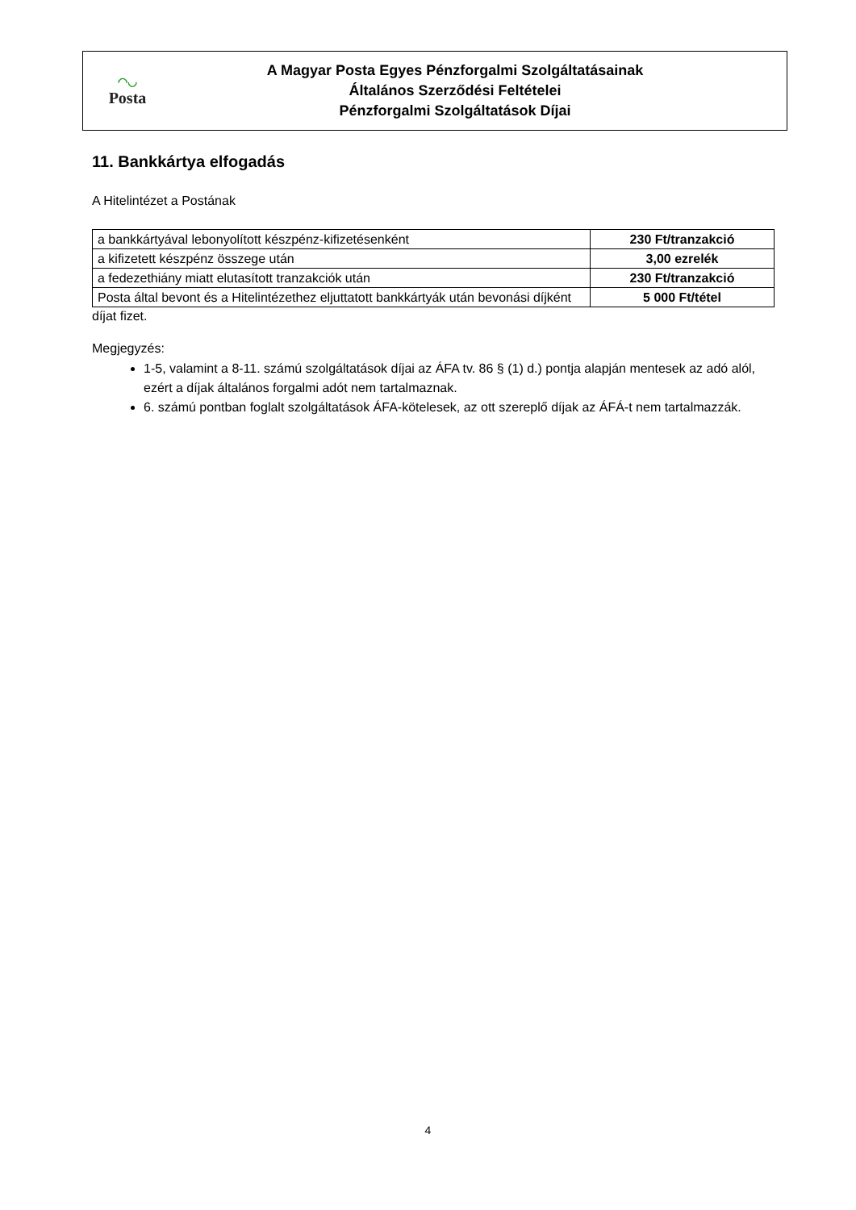◠◡
Posta
A Magyar Posta Egyes Pénzforgalmi Szolgáltatásainak
Általános Szerződési Feltételei
Pénzforgalmi Szolgáltatások Díjai
11. Bankkártya elfogadás
A Hitelintézet a Postának
| a bankkártyával lebonyolított készpénz-kifizetésenként | 230 Ft/tranzakció |
| a kifizetett készpénz összege után | 3,00 ezrelék |
| a fedezethiány miatt elutasított tranzakciók után | 230 Ft/tranzakció |
| Posta által bevont és a Hitelintézethez eljuttatott bankkártyák után bevonási díjként | 5 000 Ft/tétel |
díjat fizet.
Megjegyzés:
1-5, valamint a 8-11. számú szolgáltatások díjai az ÁFA tv. 86 § (1) d.) pontja alapján mentesek az adó alól, ezért a díjak általános forgalmi adót nem tartalmaznak.
6. számú pontban foglalt szolgáltatások ÁFA-kötelesek, az ott szereplő díjak az ÁFÁ-t nem tartalmazzák.
4